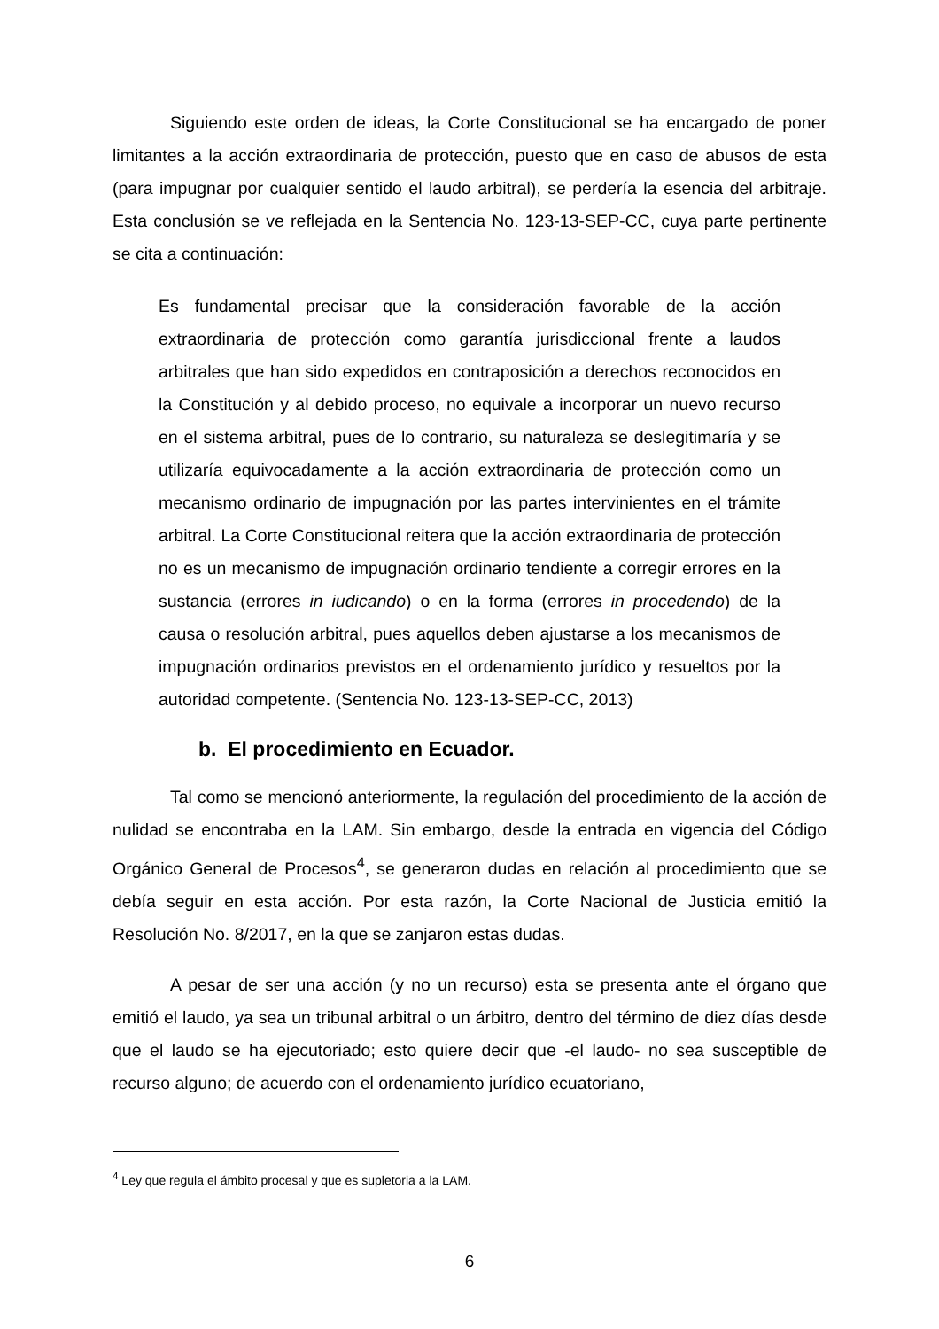Siguiendo este orden de ideas, la Corte Constitucional se ha encargado de poner limitantes a la acción extraordinaria de protección, puesto que en caso de abusos de esta (para impugnar por cualquier sentido el laudo arbitral), se perdería la esencia del arbitraje. Esta conclusión se ve reflejada en la Sentencia No. 123-13-SEP-CC, cuya parte pertinente se cita a continuación:
Es fundamental precisar que la consideración favorable de la acción extraordinaria de protección como garantía jurisdiccional frente a laudos arbitrales que han sido expedidos en contraposición a derechos reconocidos en la Constitución y al debido proceso, no equivale a incorporar un nuevo recurso en el sistema arbitral, pues de lo contrario, su naturaleza se deslegitimaría y se utilizaría equivocadamente a la acción extraordinaria de protección como un mecanismo ordinario de impugnación por las partes intervinientes en el trámite arbitral. La Corte Constitucional reitera que la acción extraordinaria de protección no es un mecanismo de impugnación ordinario tendiente a corregir errores en la sustancia (errores in iudicando) o en la forma (errores in procedendo) de la causa o resolución arbitral, pues aquellos deben ajustarse a los mecanismos de impugnación ordinarios previstos en el ordenamiento jurídico y resueltos por la autoridad competente. (Sentencia No. 123-13-SEP-CC, 2013)
b. El procedimiento en Ecuador.
Tal como se mencionó anteriormente, la regulación del procedimiento de la acción de nulidad se encontraba en la LAM. Sin embargo, desde la entrada en vigencia del Código Orgánico General de Procesos<sup>4</sup>, se generaron dudas en relación al procedimiento que se debía seguir en esta acción. Por esta razón, la Corte Nacional de Justicia emitió la Resolución No. 8/2017, en la que se zanjaron estas dudas.
A pesar de ser una acción (y no un recurso) esta se presenta ante el órgano que emitió el laudo, ya sea un tribunal arbitral o un árbitro, dentro del término de diez días desde que el laudo se ha ejecutoriado; esto quiere decir que -el laudo- no sea susceptible de recurso alguno; de acuerdo con el ordenamiento jurídico ecuatoriano,
<sup>4</sup> Ley que regula el ámbito procesal y que es supletoria a la LAM.
6